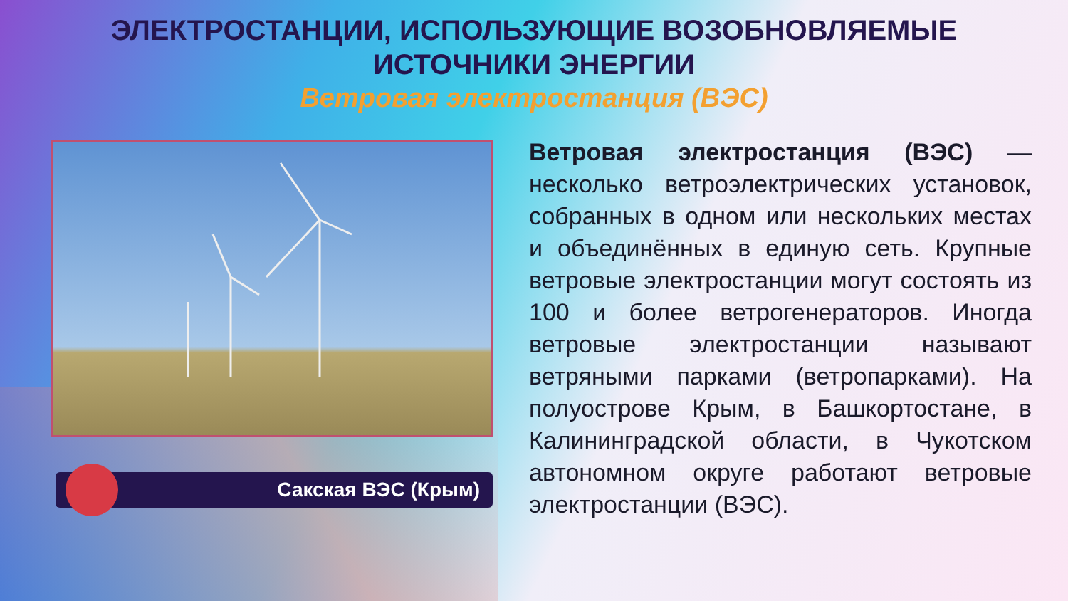ЭЛЕКТРОСТАНЦИИ, ИСПОЛЬЗУЮЩИЕ ВОЗОБНОВЛЯЕМЫЕ
ИСТОЧНИКИ ЭНЕРГИИ
Ветровая электростанция (ВЭС)
Сакская ВЭС (Крым)
Ветровая электростанция (ВЭС) — несколько ветроэлектрических установок, собранных в одном или нескольких местах и объединённых в единую сеть. Крупные ветровые электростанции могут состоять из 100 и более ветрогенераторов. Иногда ветровые электростанции называют ветряными парками (ветропарками). На полуострове Крым, в Башкортостане, в Калининградской области, в Чукотском автономном округе работают ветровые электростанции (ВЭС).